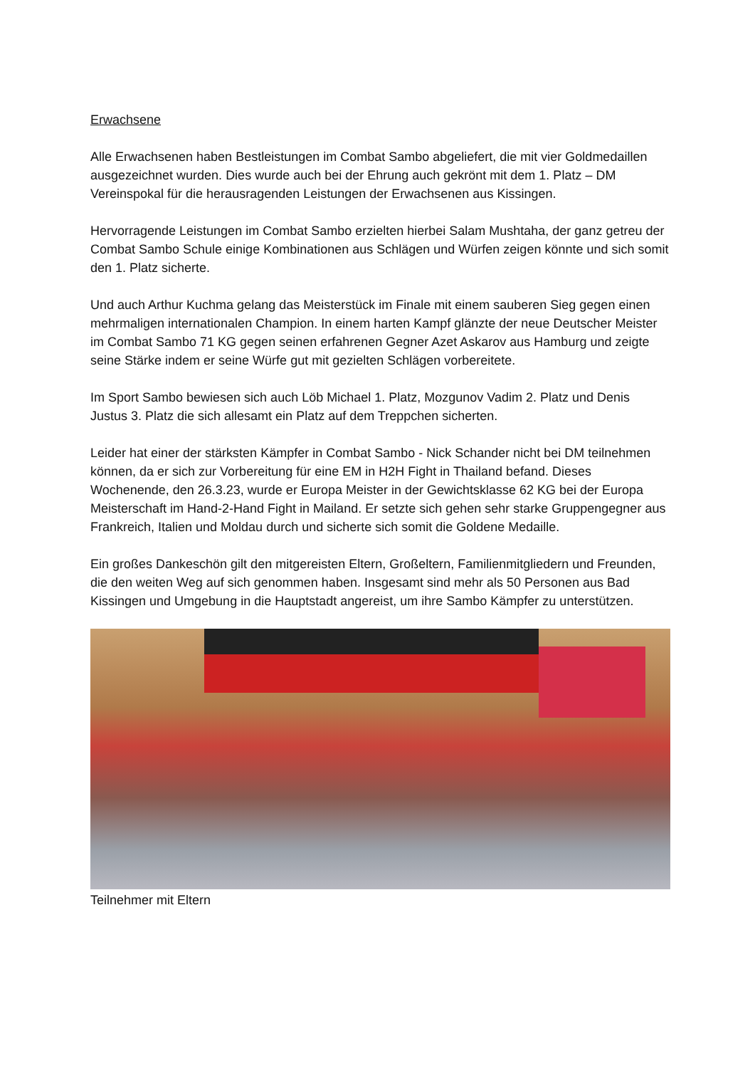Erwachsene
Alle Erwachsenen haben Bestleistungen im Combat Sambo abgeliefert, die mit vier Goldmedaillen ausgezeichnet wurden. Dies wurde auch bei der Ehrung auch gekrönt mit dem 1. Platz – DM Vereinspokal für die herausragenden Leistungen der Erwachsenen aus Kissingen.
Hervorragende Leistungen im Combat Sambo erzielten hierbei Salam Mushtaha, der ganz getreu der Combat Sambo Schule einige Kombinationen aus Schlägen und Würfen zeigen könnte und sich somit den 1. Platz sicherte.
Und auch Arthur Kuchma gelang das Meisterstück im Finale mit einem sauberen Sieg gegen einen mehrmaligen internationalen Champion. In einem harten Kampf glänzte der neue Deutscher Meister im Combat Sambo 71 KG gegen seinen erfahrenen Gegner Azet Askarov aus Hamburg und zeigte seine Stärke indem er seine Würfe gut mit gezielten Schlägen vorbereitete.
Im Sport Sambo bewiesen sich auch Löb Michael 1. Platz, Mozgunov Vadim 2. Platz und Denis Justus 3. Platz die sich allesamt ein Platz auf dem Treppchen sicherten.
Leider hat einer der stärksten Kämpfer in Combat Sambo - Nick Schander nicht bei DM teilnehmen können, da er sich zur Vorbereitung für eine EM in H2H Fight in Thailand befand. Dieses Wochenende, den 26.3.23, wurde er Europa Meister in der Gewichtsklasse 62 KG bei der Europa Meisterschaft im Hand-2-Hand Fight in Mailand. Er setzte sich gehen sehr starke Gruppengegner aus Frankreich, Italien und Moldau durch und sicherte sich somit die Goldene Medaille.
Ein großes Dankeschön gilt den mitgereisten Eltern, Großeltern, Familienmitgliedern und Freunden, die den weiten Weg auf sich genommen haben. Insgesamt sind mehr als 50 Personen aus Bad Kissingen und Umgebung in die Hauptstadt angereist, um ihre Sambo Kämpfer zu unterstützen.
Teilnehmer mit Eltern